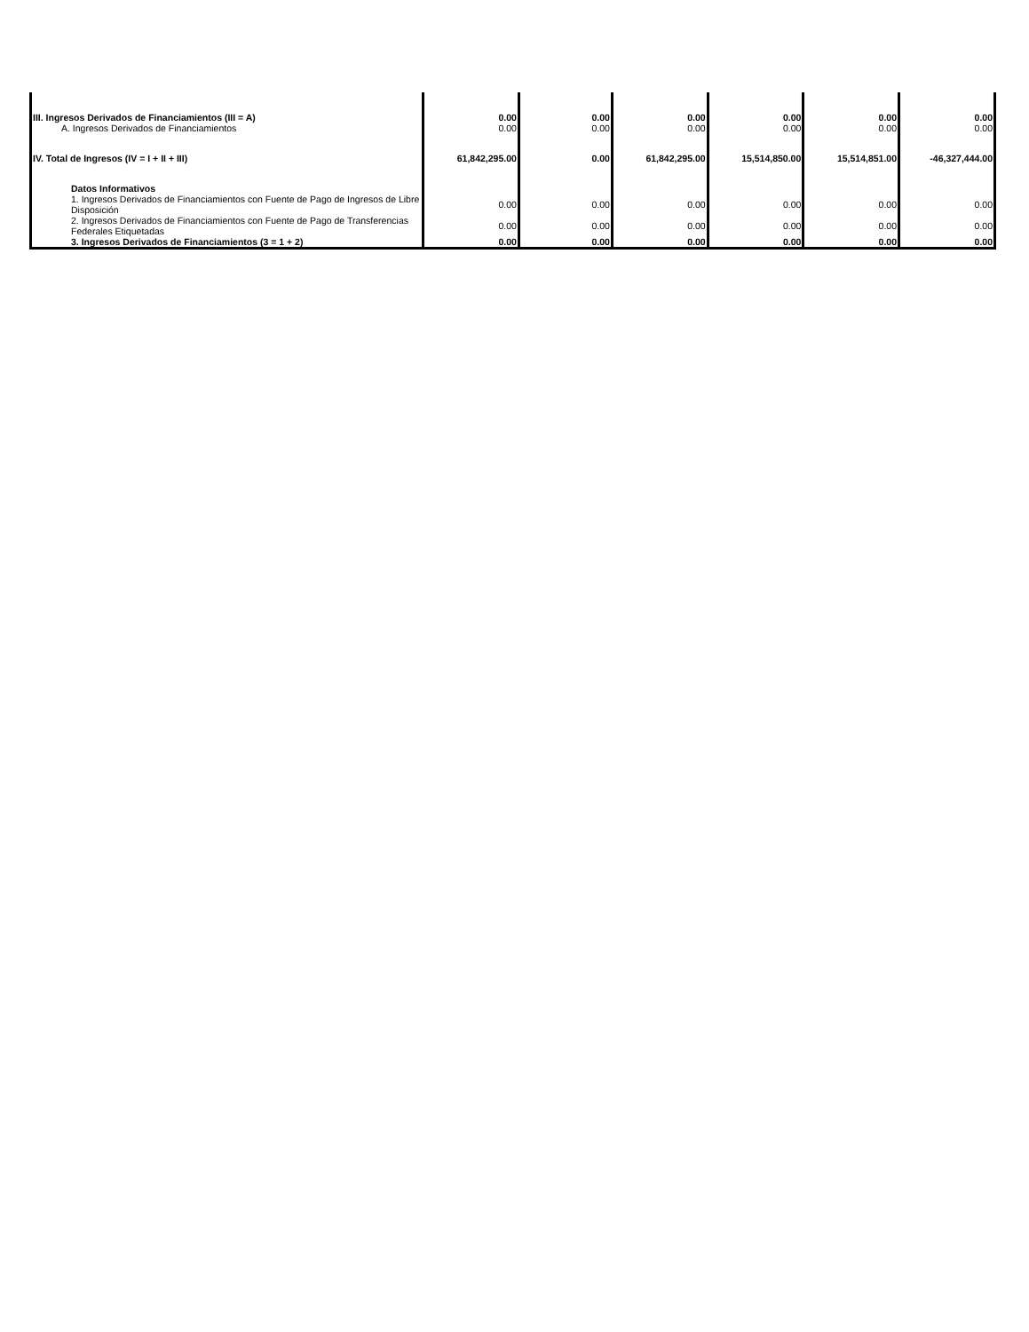| III. Ingresos Derivados de Financiamientos (III = A) | 0.00 | 0.00 | 0.00 | 0.00 | 0.00 | 0.00 |
| A. Ingresos Derivados de Financiamientos | 0.00 | 0.00 | 0.00 | 0.00 | 0.00 | 0.00 |
| IV. Total de Ingresos (IV = I + II + III) | 61,842,295.00 | 0.00 | 61,842,295.00 | 15,514,850.00 | 15,514,851.00 | -46,327,444.00 |
| Datos Informativos | | | | | | |
| 1. Ingresos Derivados de Financiamientos con Fuente de Pago de Ingresos de Libre Disposición | 0.00 | 0.00 | 0.00 | 0.00 | 0.00 | 0.00 |
| 2. Ingresos Derivados de Financiamientos con Fuente de Pago de Transferencias Federales Etiquetadas | 0.00 | 0.00 | 0.00 | 0.00 | 0.00 | 0.00 |
| 3. Ingresos Derivados de Financiamientos (3 = 1 + 2) | 0.00 | 0.00 | 0.00 | 0.00 | 0.00 | 0.00 |